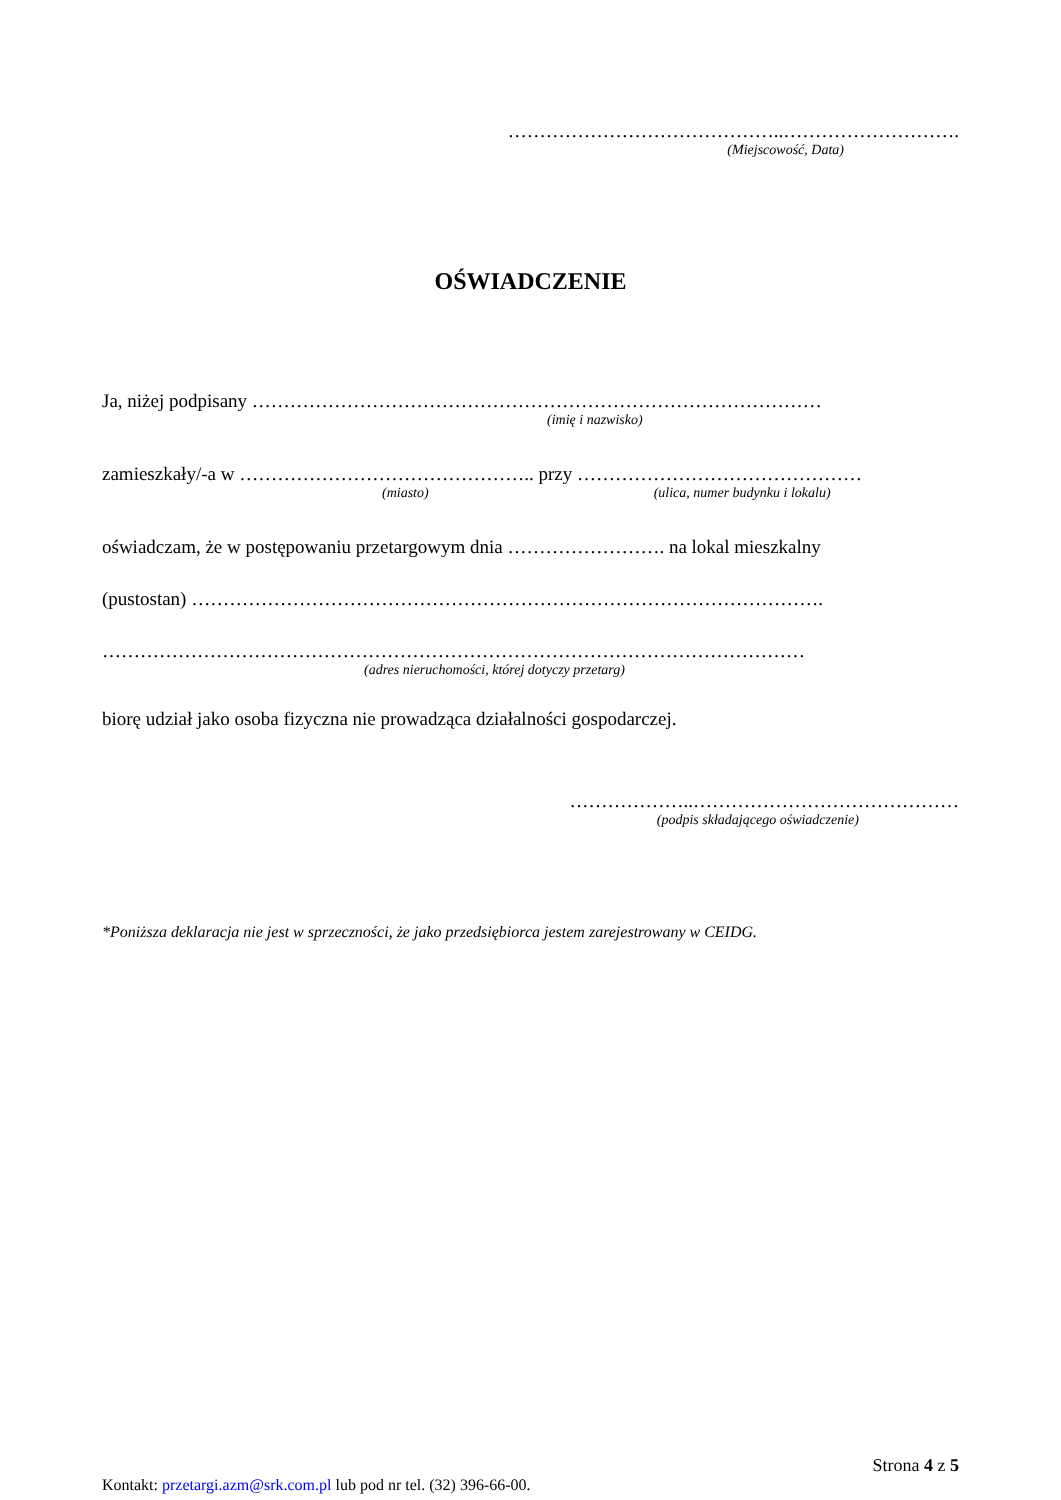……………………………………..……………………….
(Miejscowość, Data)
OŚWIADCZENIE
Ja, niżej podpisany ………………………………………………………………………………
(imię i nazwisko)
zamieszkały/-a w ……………………………………….. przy ………………………………………
(miasto) (ulica, numer budynku i lokalu)
oświadczam, że w postępowaniu przetargowym dnia ……………………. na lokal mieszkalny
(pustostan) ……………………………………………………………………………………….
…………………………………………………………………………………………………
(adres nieruchomości, której dotyczy przetarg)
biorę udział jako osoba fizyczna nie prowadząca działalności gospodarczej.
………………..……………………………………
(podpis składającego oświadczenie)
*Poniższa deklaracja nie jest w sprzeczności, że jako przedsiębiorca jestem zarejestrowany w CEIDG.
Strona 4 z 5
Kontakt: przetargi.azm@srk.com.pl lub pod nr tel. (32) 396-66-00.